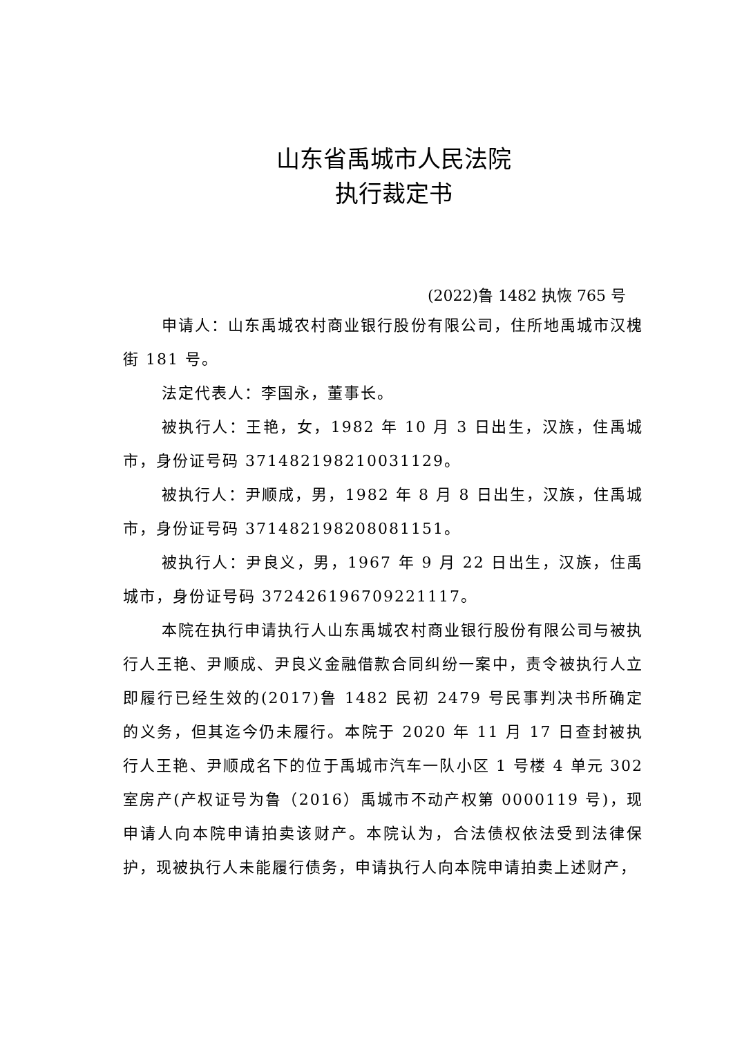山东省禹城市人民法院
执行裁定书
(2022)鲁 1482 执恢 765 号
申请人：山东禹城农村商业银行股份有限公司，住所地禹城市汉槐街 181 号。
法定代表人：李国永，董事长。
被执行人：王艳，女，1982 年 10 月 3 日出生，汉族，住禹城市，身份证号码 371482198210031129。
被执行人：尹顺成，男，1982 年 8 月 8 日出生，汉族，住禹城市，身份证号码 371482198208081151。
被执行人：尹良义，男，1967 年 9 月 22 日出生，汉族，住禹城市，身份证号码 372426196709221117。
本院在执行申请执行人山东禹城农村商业银行股份有限公司与被执行人王艳、尹顺成、尹良义金融借款合同纠纷一案中，责令被执行人立即履行已经生效的(2017)鲁 1482 民初 2479 号民事判决书所确定的义务，但其迄今仍未履行。本院于 2020 年 11 月 17 日查封被执行人王艳、尹顺成名下的位于禹城市汽车一队小区 1 号楼 4 单元 302 室房产(产权证号为鲁（2016）禹城市不动产权第 0000119 号)，现申请人向本院申请拍卖该财产。本院认为，合法债权依法受到法律保护，现被执行人未能履行债务，申请执行人向本院申请拍卖上述财产，